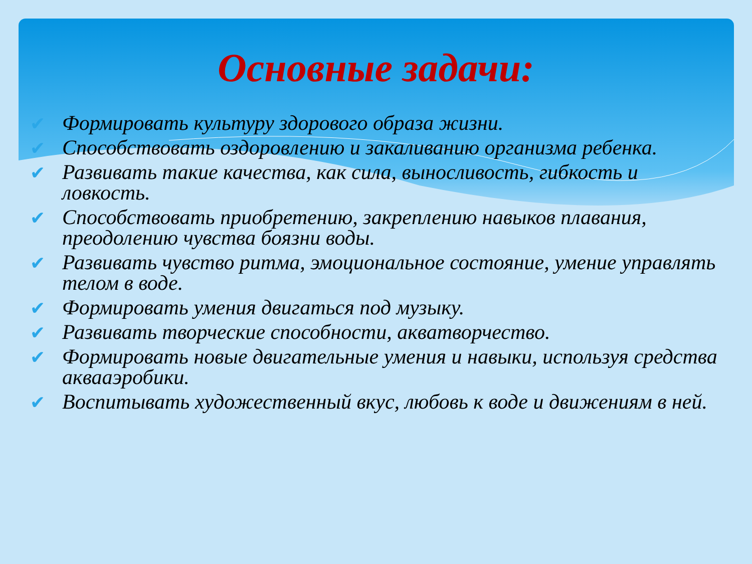Основные задачи:
✔ Формировать культуру здорового образа жизни.
✔ Способствовать оздоровлению и закаливанию организма ребенка.
✔ Развивать такие качества, как сила, выносливость, гибкость и ловкость.
✔ Способствовать приобретению, закреплению навыков плавания, преодолению чувства боязни воды.
✔ Развивать чувство ритма, эмоциональное состояние, умение управлять телом в воде.
✔ Формировать умения двигаться под музыку.
✔ Развивать творческие способности, акватворчество.
✔ Формировать новые двигательные умения и навыки, используя средства аквааэробики.
✔ Воспитывать художественный вкус, любовь к воде и движениям в ней.